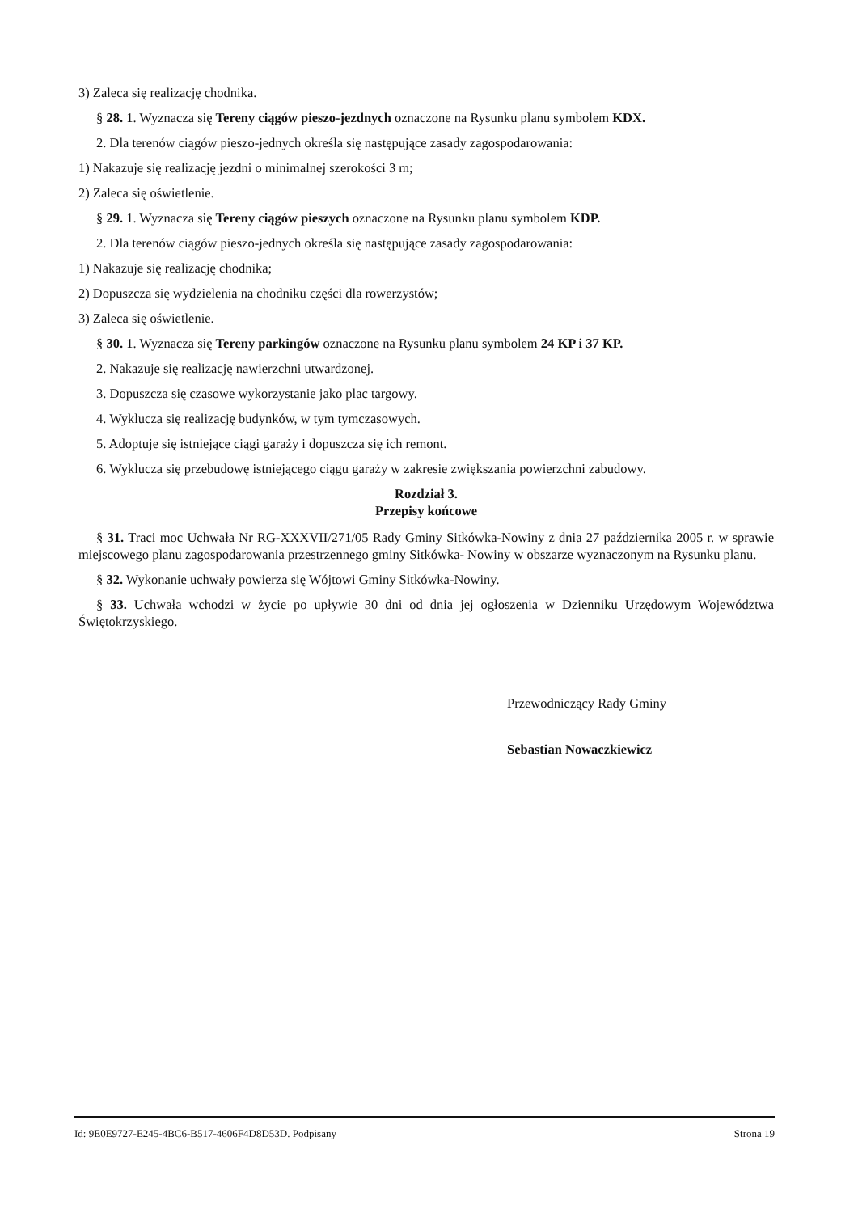3) Zaleca się realizację chodnika.
§ 28. 1. Wyznacza się Tereny ciągów pieszo-jezdnych oznaczone na Rysunku planu symbolem KDX.
2. Dla terenów ciągów pieszo-jednych określa się następujące zasady zagospodarowania:
1) Nakazuje się realizację jezdni o minimalnej szerokości 3 m;
2) Zaleca się oświetlenie.
§ 29. 1. Wyznacza się Tereny ciągów pieszych oznaczone na Rysunku planu symbolem KDP.
2. Dla terenów ciągów pieszo-jednych określa się następujące zasady zagospodarowania:
1) Nakazuje się realizację chodnika;
2) Dopuszcza się wydzielenia na chodniku części dla rowerzystów;
3) Zaleca się oświetlenie.
§ 30. 1. Wyznacza się Tereny parkingów oznaczone na Rysunku planu symbolem 24 KP i 37 KP.
2. Nakazuje się realizację nawierzchni utwardzonej.
3. Dopuszcza się czasowe wykorzystanie jako plac targowy.
4. Wyklucza się realizację budynków, w tym tymczasowych.
5. Adoptuje się istniejące ciągi garaży i dopuszcza się ich remont.
6. Wyklucza się przebudowę istniejącego ciągu garaży w zakresie zwiększania powierzchni zabudowy.
Rozdział 3.
Przepisy końcowe
§ 31. Traci moc Uchwała Nr RG-XXXVII/271/05 Rady Gminy Sitkówka-Nowiny z dnia 27 października 2005 r. w sprawie miejscowego planu zagospodarowania przestrzennego gminy Sitkówka- Nowiny w obszarze wyznaczonym na Rysunku planu.
§ 32. Wykonanie uchwały powierza się Wójtowi Gminy Sitkówka-Nowiny.
§ 33. Uchwała wchodzi w życie po upływie 30 dni od dnia jej ogłoszenia w Dzienniku Urzędowym Województwa Świętokrzyskiego.
Przewodniczący Rady Gminy
Sebastian Nowaczkiewicz
Id: 9E0E9727-E245-4BC6-B517-4606F4D8D53D. Podpisany Strona 19